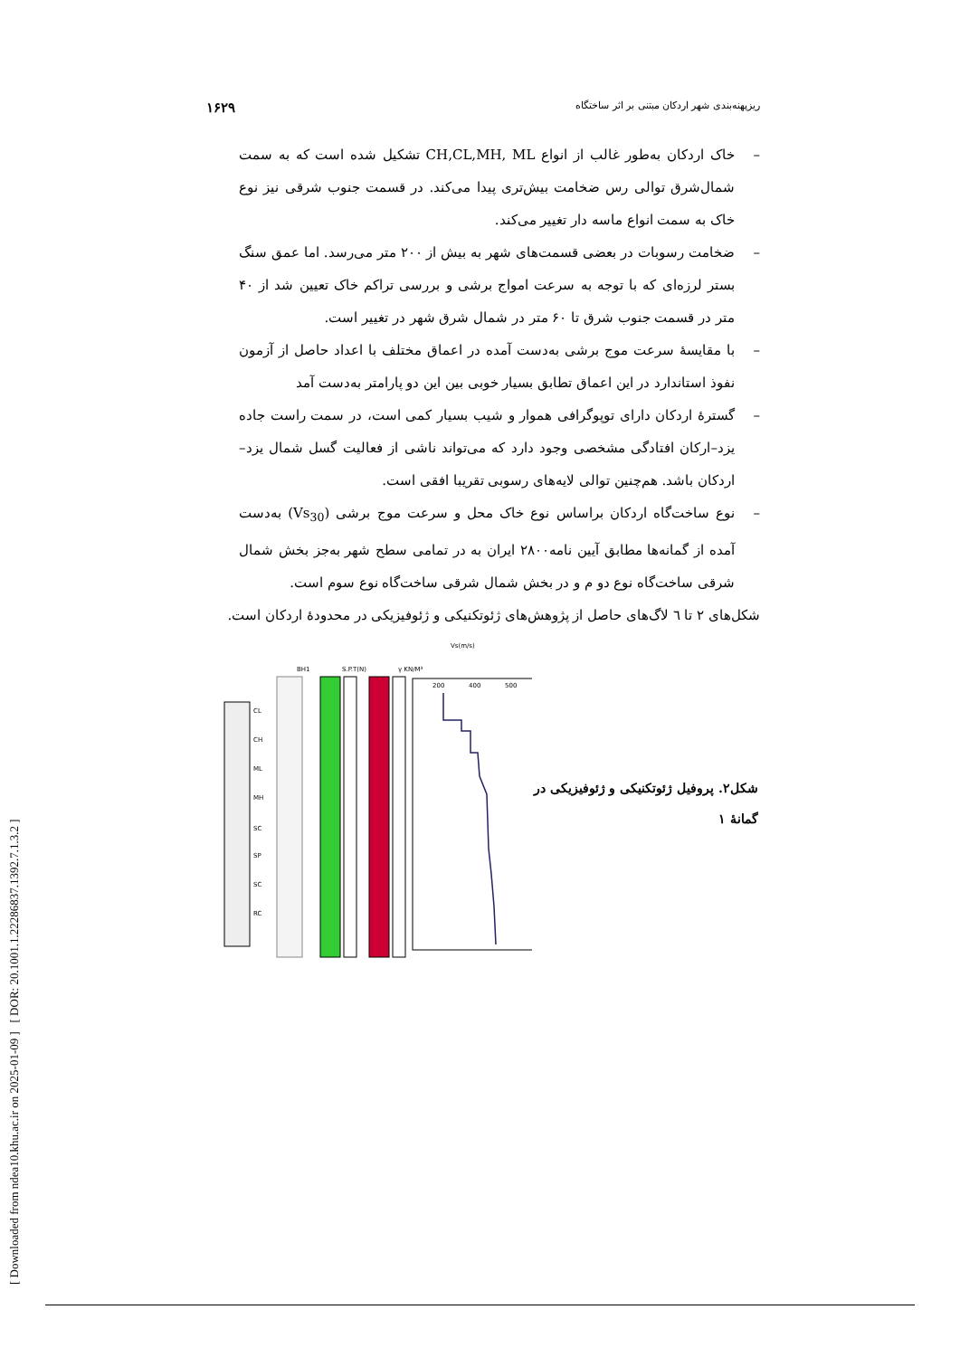[ Downloaded from ndea10.khu.ac.ir on 2025-01-09 ] [ DOR: 20.1001.1.22286837.1392.7.1.3.2 ]
ریزپهنه‌بندی شهر اردکان مبتنی بر اثر ساختگاه ۱۶۲۹
– خاک اردکان به‌طور غالب از انواع CH,CL,MH, ML تشکیل شده است که به سمت شمال‌شرق توالی رس ضخامت بیش‌تری پیدا می‌کند. در قسمت جنوب شرقی نیز نوع خاک به سمت انواع ماسه دار تغییر می‌کند.
– ضخامت رسوبات در بعضی قسمت‌های شهر به بیش از ۲۰۰ متر می‌رسد. اما عمق سنگ بستر لرزه‌ای که با توجه به سرعت امواج برشی و بررسی تراکم خاک تعیین شد از ۴۰ متر در قسمت جنوب شرق تا ۶۰ متر در شمال شرق شهر در تغییر است.
– با مقایسهٔ سرعت موج برشی به‌دست آمده در اعماق مختلف با اعداد حاصل از آزمون نفوذ استاندارد در این اعماق تطابق بسیار خوبی بین این دو پارامتر به‌دست آمد
– گسترهٔ اردکان دارای توپوگرافی هموار و شیب بسیار کمی است، در سمت راست جاده یزد–ارکان افتادگی مشخصی وجود دارد که می‌تواند ناشی از فعالیت گسل شمال یزد–اردکان باشد. هم‌چنین توالی لایه‌های رسوبی تقریبا افقی است.
– نوع ساخت‌گاه اردکان براساس نوع خاک محل و سرعت موج برشی (Vs<sub>30</sub>) به‌دست آمده از گمانه‌ها مطابق آیین نامه۲۸۰۰ ایران به در تمامی سطح شهر به‌جز بخش شمال شرقی ساخت‌گاه نوع دو م و در بخش شمال شرقی ساخت‌گاه نوع سوم است.
شکل‌های ۲ تا ٦ لاگ‌های حاصل از پژوهش‌های ژئوتکنیکی و ژئوفیزیکی در محدودهٔ اردکان است.
Vs(m/s)
BH1
S.P.T(N)
γ KN/M³
CL
CH
ML
MH
SC
SP
SC
RC
200
400
500
شکل۲. پروفیل ژئوتکنیکی و ژئوفیزیکی در گمانهٔ ۱